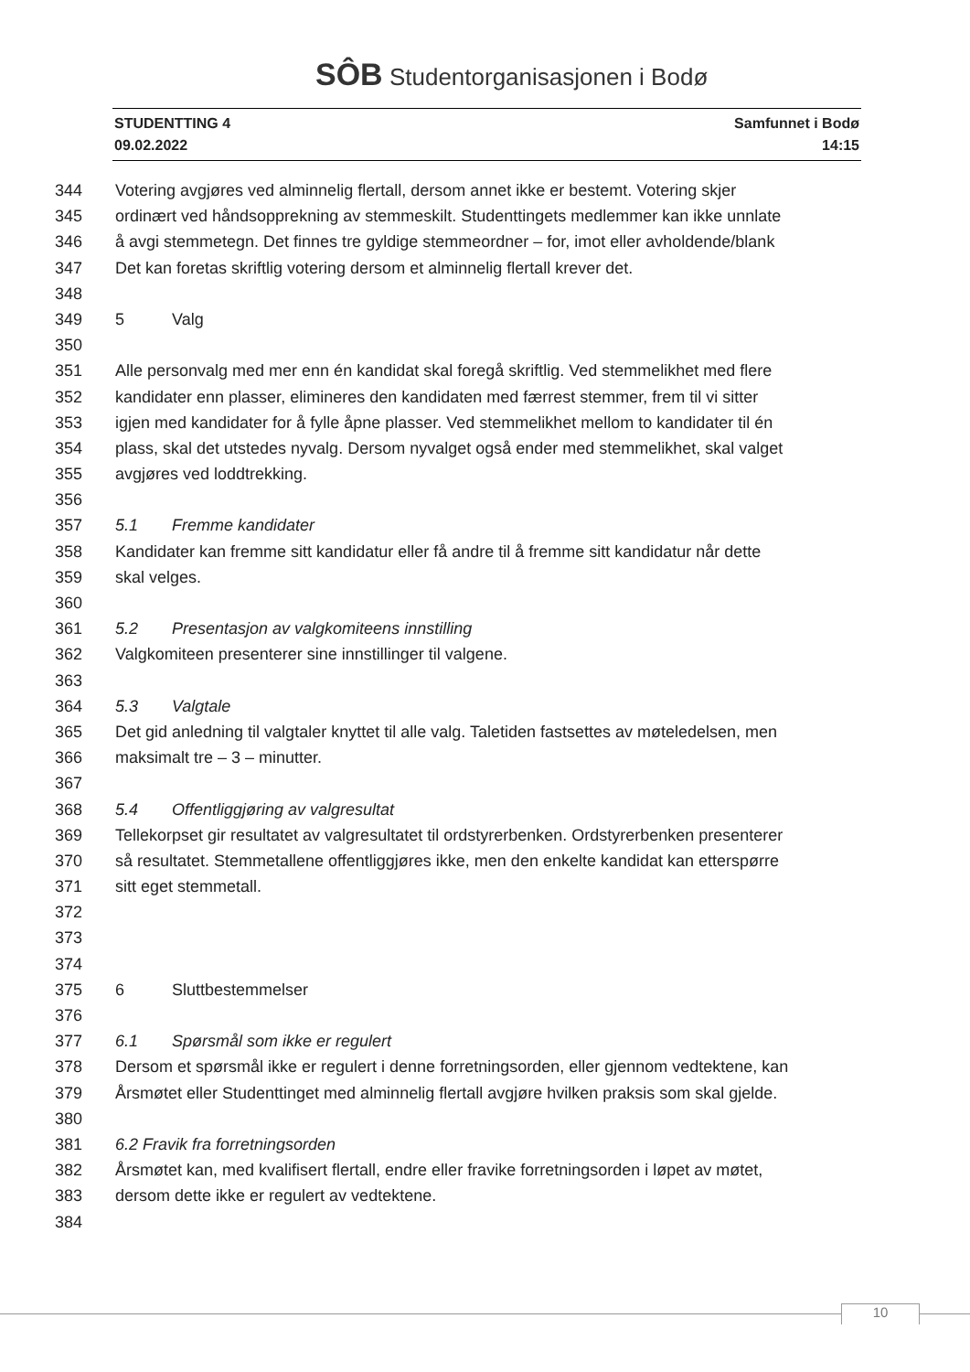SÔB Studentorganisasjonen i Bodø
STUDENTTING 4 Samfunnet i Bodø
09.02.2022 14:15
344 Votering avgjøres ved alminnelig flertall, dersom annet ikke er bestemt. Votering skjer
345 ordinært ved håndsopprekning av stemmeskilt. Studenttingets medlemmer kan ikke unnlate
346 å avgi stemmetegn. Det finnes tre gyldige stemmeordner – for, imot eller avholdende/blank
347 Det kan foretas skriftlig votering dersom et alminnelig flertall krever det.
348
349 5 Valg
350
351 Alle personvalg med mer enn én kandidat skal foregå skriftlig. Ved stemmelikhet med flere
352 kandidater enn plasser, elimineres den kandidaten med færrest stemmer, frem til vi sitter
353 igjen med kandidater for å fylle åpne plasser. Ved stemmelikhet mellom to kandidater til én
354 plass, skal det utstedes nyvalg. Dersom nyvalget også ender med stemmelikhet, skal valget
355 avgjøres ved loddtrekking.
356
357 5.1 Fremme kandidater
358 Kandidater kan fremme sitt kandidatur eller få andre til å fremme sitt kandidatur når dette
359 skal velges.
360
361 5.2 Presentasjon av valgkomiteens innstilling
362 Valgkomiteen presenterer sine innstillinger til valgene.
363
364 5.3 Valgtale
365 Det gid anledning til valgtaler knyttet til alle valg. Taletiden fastsettes av møteledelsen, men
366 maksimalt tre – 3 – minutter.
367
368 5.4 Offentliggjøring av valgresultat
369 Tellekorpset gir resultatet av valgresultatet til ordstyrerbenken. Ordstyrerbenken presenterer
370 så resultatet. Stemmetallene offentliggjøres ikke, men den enkelte kandidat kan etterspørre
371 sitt eget stemmetall.
372
373
374
375 6 Sluttbestemmelser
376
377 6.1 Spørsmål som ikke er regulert
378 Dersom et spørsmål ikke er regulert i denne forretningsorden, eller gjennom vedtektene, kan
379 Årsmøtet eller Studenttinget med alminnelig flertall avgjøre hvilken praksis som skal gjelde.
380
381 6.2 Fravik fra forretningsorden
382 Årsmøtet kan, med kvalifisert flertall, endre eller fravike forretningsorden i løpet av møtet,
383 dersom dette ikke er regulert av vedtektene.
384
10